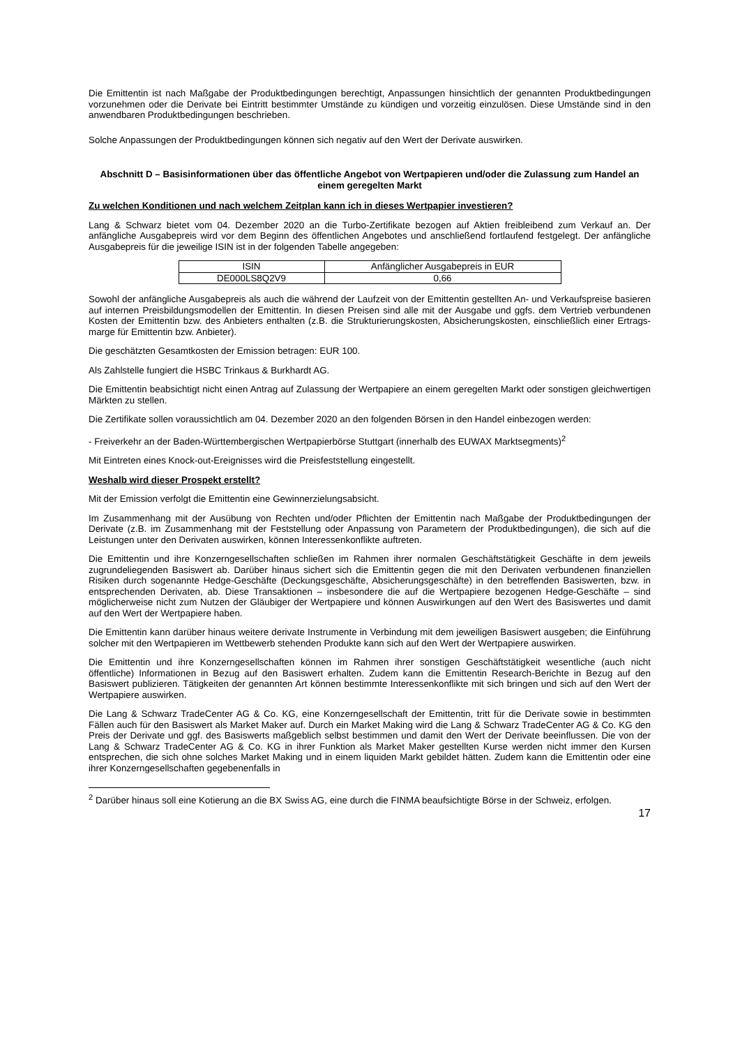Die Emittentin ist nach Maßgabe der Produktbedingungen berechtigt, Anpassungen hinsichtlich der genannten Produktbedingungen vorzunehmen oder die Derivate bei Eintritt bestimmter Umstände zu kündigen und vorzeitig einzulösen. Diese Umstände sind in den anwendbaren Produktbedingungen beschrieben.
Solche Anpassungen der Produktbedingungen können sich negativ auf den Wert der Derivate auswirken.
Abschnitt D – Basisinformationen über das öffentliche Angebot von Wertpapieren und/oder die Zulassung zum Handel an einem geregelten Markt
Zu welchen Konditionen und nach welchem Zeitplan kann ich in dieses Wertpapier investieren?
Lang & Schwarz bietet vom 04. Dezember 2020 an die Turbo-Zertifikate bezogen auf Aktien freibleibend zum Verkauf an. Der anfängliche Ausgabepreis wird vor dem Beginn des öffentlichen Angebotes und anschließend fortlaufend festgelegt. Der anfängliche Ausgabepreis für die jeweilige ISIN ist in der folgenden Tabelle angegeben:
| ISIN | Anfänglicher Ausgabepreis in EUR |
| DE000LS8Q2V9 | 0,66 |
Sowohl der anfängliche Ausgabepreis als auch die während der Laufzeit von der Emittentin gestellten An- und Verkaufspreise basieren auf internen Preisbildungsmodellen der Emittentin. In diesen Preisen sind alle mit der Ausgabe und ggfs. dem Vertrieb verbundenen Kosten der Emittentin bzw. des Anbieters enthalten (z.B. die Strukturierungskosten, Absicherungskosten, einschließlich einer Ertrags-marge für Emittentin bzw. Anbieter).
Die geschätzten Gesamtkosten der Emission betragen: EUR 100.
Als Zahlstelle fungiert die HSBC Trinkaus & Burkhardt AG.
Die Emittentin beabsichtigt nicht einen Antrag auf Zulassung der Wertpapiere an einem geregelten Markt oder sonstigen gleichwertigen Märkten zu stellen.
Die Zertifikate sollen voraussichtlich am 04. Dezember 2020 an den folgenden Börsen in den Handel einbezogen werden:
- Freiverkehr an der Baden-Württembergischen Wertpapierbörse Stuttgart (innerhalb des EUWAX Marktsegments)<sup>2</sup>
Mit Eintreten eines Knock-out-Ereignisses wird die Preisfeststellung eingestellt.
Weshalb wird dieser Prospekt erstellt?
Mit der Emission verfolgt die Emittentin eine Gewinnerzielungsabsicht.
Im Zusammenhang mit der Ausübung von Rechten und/oder Pflichten der Emittentin nach Maßgabe der Produktbedingungen der Derivate (z.B. im Zusammenhang mit der Feststellung oder Anpassung von Parametern der Produktbedingungen), die sich auf die Leistungen unter den Derivaten auswirken, können Interessenkonflikte auftreten.
Die Emittentin und ihre Konzerngesellschaften schließen im Rahmen ihrer normalen Geschäftstätigkeit Geschäfte in dem jeweils zugrundeliegenden Basiswert ab. Darüber hinaus sichert sich die Emittentin gegen die mit den Derivaten verbundenen finanziellen Risiken durch sogenannte Hedge-Geschäfte (Deckungsgeschäfte, Absicherungsgeschäfte) in den betreffenden Basiswerten, bzw. in entsprechenden Derivaten, ab. Diese Transaktionen – insbesondere die auf die Wertpapiere bezogenen Hedge-Geschäfte – sind möglicherweise nicht zum Nutzen der Gläubiger der Wertpapiere und können Auswirkungen auf den Wert des Basiswertes und damit auf den Wert der Wertpapiere haben.
Die Emittentin kann darüber hinaus weitere derivate Instrumente in Verbindung mit dem jeweiligen Basiswert ausgeben; die Einführung solcher mit den Wertpapieren im Wettbewerb stehenden Produkte kann sich auf den Wert der Wertpapiere auswirken.
Die Emittentin und ihre Konzerngesellschaften können im Rahmen ihrer sonstigen Geschäftstätigkeit wesentliche (auch nicht öffentliche) Informationen in Bezug auf den Basiswert erhalten. Zudem kann die Emittentin Research-Berichte in Bezug auf den Basiswert publizieren. Tätigkeiten der genannten Art können bestimmte Interessenkonflikte mit sich bringen und sich auf den Wert der Wertpapiere auswirken.
Die Lang & Schwarz TradeCenter AG & Co. KG, eine Konzerngesellschaft der Emittentin, tritt für die Derivate sowie in bestimmten Fällen auch für den Basiswert als Market Maker auf. Durch ein Market Making wird die Lang & Schwarz TradeCenter AG & Co. KG den Preis der Derivate und ggf. des Basiswerts maßgeblich selbst bestimmen und damit den Wert der Derivate beeinflussen. Die von der Lang & Schwarz TradeCenter AG & Co. KG in ihrer Funktion als Market Maker gestellten Kurse werden nicht immer den Kursen entsprechen, die sich ohne solches Market Making und in einem liquiden Markt gebildet hätten. Zudem kann die Emittentin oder eine ihrer Konzerngesellschaften gegebenenfalls in
<sup>2</sup> Darüber hinaus soll eine Kotierung an die BX Swiss AG, eine durch die FINMA beaufsichtigte Börse in der Schweiz, erfolgen.
17